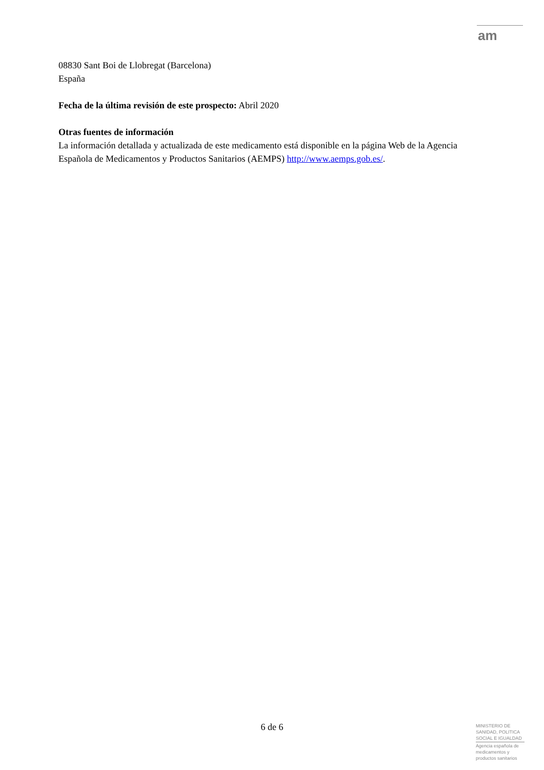am
08830 Sant Boi de Llobregat (Barcelona)
España
Fecha de la última revisión de este prospecto: Abril 2020
Otras fuentes de información
La información detallada y actualizada de este medicamento está disponible en la página Web de la Agencia Española de Medicamentos y Productos Sanitarios (AEMPS) http://www.aemps.gob.es/.
6 de 6
MINISTERIO DE
SANIDAD, POLITICA
SOCIAL E IGUALDAD
Agencia española de
medicamentos y
productos sanitarios